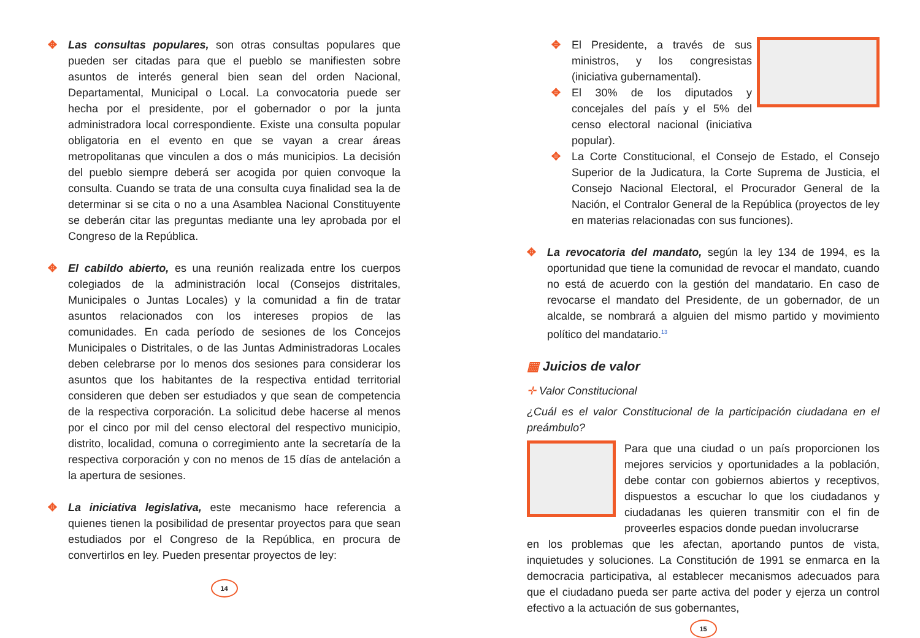✥ Las consultas populares, son otras consultas populares que pueden ser citadas para que el pueblo se manifiesten sobre asuntos de interés general bien sean del orden Nacional, Departamental, Municipal o Local. La convocatoria puede ser hecha por el presidente, por el gobernador o por la junta administradora local correspondiente. Existe una consulta popular obligatoria en el evento en que se vayan a crear áreas metropolitanas que vinculen a dos o más municipios. La decisión del pueblo siempre deberá ser acogida por quien convoque la consulta. Cuando se trata de una consulta cuya finalidad sea la de determinar si se cita o no a una Asamblea Nacional Constituyente se deberán citar las preguntas mediante una ley aprobada por el Congreso de la República.
✥ El cabildo abierto, es una reunión realizada entre los cuerpos colegiados de la administración local (Consejos distritales, Municipales o Juntas Locales) y la comunidad a fin de tratar asuntos relacionados con los intereses propios de las comunidades. En cada período de sesiones de los Concejos Municipales o Distritales, o de las Juntas Administradoras Locales deben celebrarse por lo menos dos sesiones para considerar los asuntos que los habitantes de la respectiva entidad territorial consideren que deben ser estudiados y que sean de competencia de la respectiva corporación. La solicitud debe hacerse al menos por el cinco por mil del censo electoral del respectivo municipio, distrito, localidad, comuna o corregimiento ante la secretaría de la respectiva corporación y con no menos de 15 días de antelación a la apertura de sesiones.
✥ La iniciativa legislativa, este mecanismo hace referencia a quienes tienen la posibilidad de presentar proyectos para que sean estudiados por el Congreso de la República, en procura de convertirlos en ley. Pueden presentar proyectos de ley:
14
✥ El Presidente, a través de sus ministros, y los congresistas (iniciativa gubernamental).
✥ El 30% de los diputados y concejales del país y el 5% del censo electoral nacional (iniciativa popular).
✥ La Corte Constitucional, el Consejo de Estado, el Consejo Superior de la Judicatura, la Corte Suprema de Justicia, el Consejo Nacional Electoral, el Procurador General de la Nación, el Contralor General de la República (proyectos de ley en materias relacionadas con sus funciones).
✥ La revocatoria del mandato, según la ley 134 de 1994, es la oportunidad que tiene la comunidad de revocar el mandato, cuando no está de acuerdo con la gestión del mandatario. En caso de revocarse el mandato del Presidente, de un gobernador, de un alcalde, se nombrará a alguien del mismo partido y movimiento político del mandatario.<sup>13</sup>
▦ Juicios de valor
✛ Valor Constitucional
¿Cuál es el valor Constitucional de la participación ciudadana en el preámbulo?
Para que una ciudad o un país proporcionen los mejores servicios y oportunidades a la población, debe contar con gobiernos abiertos y receptivos, dispuestos a escuchar lo que los ciudadanos y ciudadanas les quieren transmitir con el fin de proveerles espacios donde puedan involucrarse
en los problemas que les afectan, aportando puntos de vista, inquietudes y soluciones. La Constitución de 1991 se enmarca en la democracia participativa, al establecer mecanismos adecuados para que el ciudadano pueda ser parte activa del poder y ejerza un control efectivo a la actuación de sus gobernantes,
15